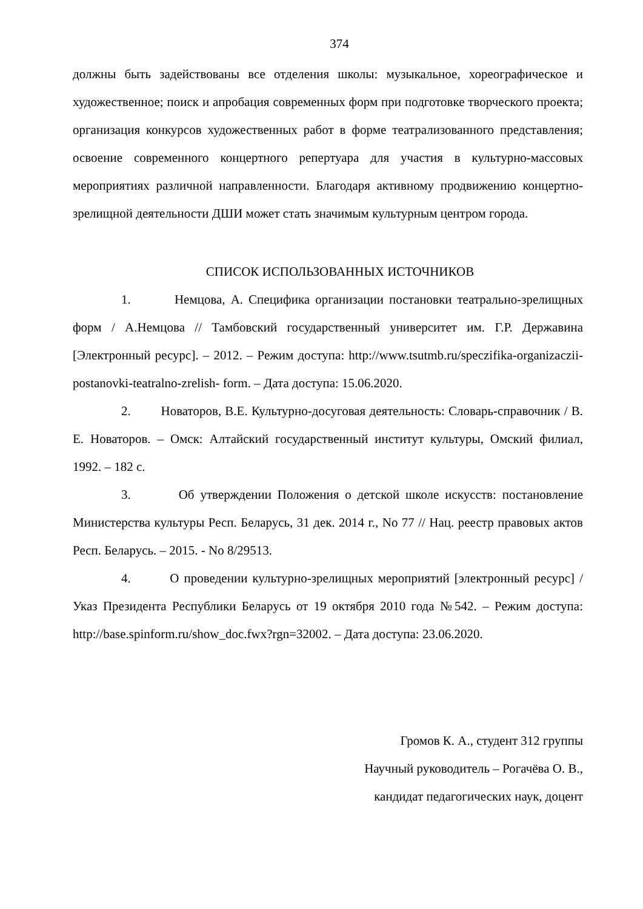374
должны быть задействованы все отделения школы: музыкальное, хореографическое и художественное; поиск и апробация современных форм при подготовке творческого проекта; организация конкурсов художественных работ в форме театрализованного представления; освоение современного концертного репертуара для участия в культурно-массовых мероприятиях различной направленности. Благодаря активному продвижению концертно-зрелищной деятельности ДШИ может стать значимым культурным центром города.
СПИСОК ИСПОЛЬЗОВАННЫХ ИСТОЧНИКОВ
1. Немцова, А. Специфика организации постановки театрально-зрелищных форм / А.Немцова // Тамбовский государственный университет им. Г.Р. Державина [Электронный ресурс]. – 2012. – Режим доступа: http://www.tsutmb.ru/speczifika-organizaczii-postanovki-teatralno-zrelish- form. – Дата доступа: 15.06.2020.
2. Новаторов, В.Е. Культурно-досуговая деятельность: Словарь-справочник / В. Е. Новаторов. – Омск: Алтайский государственный институт культуры, Омский филиал, 1992. – 182 с.
3. Об утверждении Положения о детской школе искусств: постановление Министерства культуры Респ. Беларусь, 31 дек. 2014 г., No 77 // Нац. реестр правовых актов Респ. Беларусь. – 2015. - No 8/29513.
4. О проведении культурно-зрелищных мероприятий [электронный ресурс] / Указ Президента Республики Беларусь от 19 октября 2010 года №542. – Режим доступа: http://base.spinform.ru/show_doc.fwx?rgn=32002. – Дата доступа: 23.06.2020.
Громов К. А., студент 312 группы
Научный руководитель – Рогачёва О. В.,
кандидат педагогических наук, доцент